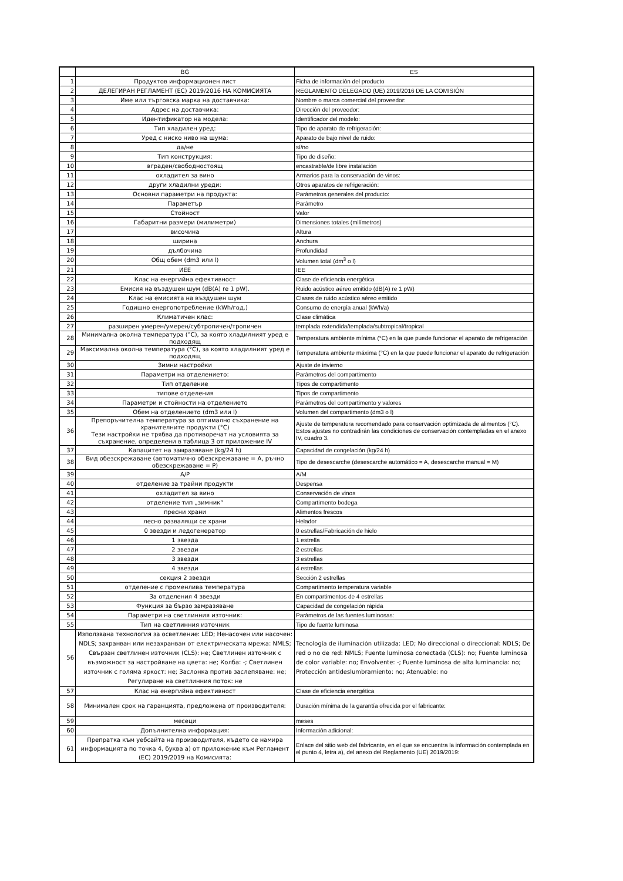| | BG | ES |
| 1 | Продуктов информационен лист | Ficha de información del producto |
| 2 | ДЕЛЕГИРАН РЕГЛАМЕНТ (ЕС) 2019/2016 НА КОМИСИЯТА | REGLAMENTO DELEGADO (UE) 2019/2016 DE LA COMISIÓN |
| 3 | Име или търговска марка на доставчика: | Nombre o marca comercial del proveedor: |
| 4 | Адрес на доставчика: | Dirección del proveedor: |
| 5 | Идентификатор на модела: | Identificador del modelo: |
| 6 | Тип хладилен уред: | Tipo de aparato de refrigeración: |
| 7 | Уред с ниско ниво на шума: | Aparato de bajo nivel de ruido: |
| 8 | да/не | sí/no |
| 9 | Тип конструкция: | Tipo de diseño: |
| 10 | вграден/свободностоящ | encastrable/de libre instalación |
| 11 | охладител за вино | Armarios para la conservación de vinos: |
| 12 | други хладилни уреди: | Otros aparatos de refrigeración: |
| 13 | Основни параметри на продукта: | Parámetros generales del producto: |
| 14 | Параметър | Parámetro |
| 15 | Стойност | Valor |
| 16 | Габаритни размери (милиметри) | Dimensiones totales (milímetros) |
| 17 | височина | Altura |
| 18 | ширина | Anchura |
| 19 | дълбочина | Profundidad |
| 20 | Общ обем (dm3 или l) | Volumen total (dm<sup>3</sup> o l) |
| 21 | ИЕЕ | IEE |
| 22 | Клас на енергийна ефективност | Clase de eficiencia energética |
| 23 | Емисия на въздушен шум (dB(A) re 1 pW). | Ruido acústico aéreo emitido (dB(A) re 1 pW) |
| 24 | Клас на емисията на въздушен шум | Clases de ruido acústico aéreo emitido |
| 25 | Годишно енергопотребление (kWh/год.) | Consumo de energía anual (kWh/a) |
| 26 | Климатичен клас: | Clase climática |
| 27 | разширен умерен/умерен/субтропичен/тропичен | templada extendida/templada/subtropical/tropical |
| 28 | Минимална околна температура (°C), за която хладилният уред е подходящ | Temperatura ambiente mínima (°C) en la que puede funcionar el aparato de refrigeración |
| 29 | Максимална околна температура (°C), за която хладилният уред е подходящ | Temperatura ambiente máxima (°C) en la que puede funcionar el aparato de refrigeración |
| 30 | Зимни настройки | Ajuste de invierno |
| 31 | Параметри на отделението: | Parámetros del compartimento |
| 32 | Тип отделение | Tipos de compartimento |
| 33 | типове отделения | Tipos de compartimento |
| 34 | Параметри и стойности на отделението | Parámetros del compartimento y valores |
| 35 | Обем на отделението (dm3 или l) | Volumen del compartimento (dm3 o l) |
| 36 | Препоръчителна температура за оптимално съхранение на хранителните продукти (°C) Тези настройки не трябва да противоречат на условията за съхранение, определени в таблица 3 от приложение IV | Ajuste de temperatura recomendado para conservación optimizada de alimentos (°C). Estos ajustes no contradirán las condiciones de conservación contempladas en el anexo IV, cuadro 3. |
| 37 | Капацитет на замразяване (kg/24 h) | Capacidad de congelación (kg/24 h) |
| 38 | Вид обезскрежаване (автоматично обезскрежаване = A, ръчно обезскрежаване = P) | Tipo de desescarche (desescarche automático = A, desescarche manual = M) |
| 39 | A/P | A/M |
| 40 | отделение за трайни продукти | Despensa |
| 41 | охладител за вино | Conservación de vinos |
| 42 | отделение тип „зимник“ | Compartimento bodega |
| 43 | пресни храни | Alimentos frescos |
| 44 | лесно развалящи се храни | Helador |
| 45 | 0 звезди и ледогенератор | 0 estrellas/Fabricación de hielo |
| 46 | 1 звезда | 1 estrella |
| 47 | 2 звезди | 2 estrellas |
| 48 | 3 звезди | 3 estrellas |
| 49 | 4 звезди | 4 estrellas |
| 50 | секция 2 звезди | Sección 2 estrellas |
| 51 | отделение с променлива температура | Compartimento temperatura variable |
| 52 | За отделения 4 звезди | En compartimentos de 4 estrellas |
| 53 | Функция за бързо замразяване | Capacidad de congelación rápida |
| 54 | Параметри на светлинния източник: | Parámetros de las fuentes luminosas: |
| 55 | Тип на светлинния източник | Tipo de fuente luminosa |
| 56 | Използвана технология за осветление: LED; Ненасочен или насочен: NDLS; захранван или незахранван от електрическата мрежа: NMLS; Свързан светлинен източник (CLS): не; Светлинен източник с възможност за настройване на цвета: не; Колба: -; Светлинен източник с голяма яркост: не; Заслонка против заслепяване: не; Регулиране на светлинния поток: не | Tecnología de iluminación utilizada: LED; No direccional o direccional: NDLS; De red o no de red: NMLS; Fuente luminosa conectada (CLS): no; Fuente luminosa de color variable: no; Envolvente: -; Fuente luminosa de alta luminancia: no; Protección antideslumbramiento: no; Atenuable: no |
| 57 | Клас на енергийна ефективност | Clase de eficiencia energética |
| 58 | Минимален срок на гаранцията, предложена от производителя: | Duración mínima de la garantía ofrecida por el fabricante: |
| 59 | месеци | meses |
| 60 | Допълнителна информация: | Información adicional: |
| 61 | Препратка към уебсайта на производителя, където се намира информацията по точка 4, буква а) от приложение към Регламент (ЕС) 2019/2019 на Комисията: | Enlace del sitio web del fabricante, en el que se encuentra la información contemplada en el punto 4, letra a), del anexo del Reglamento (UE) 2019/2019: |